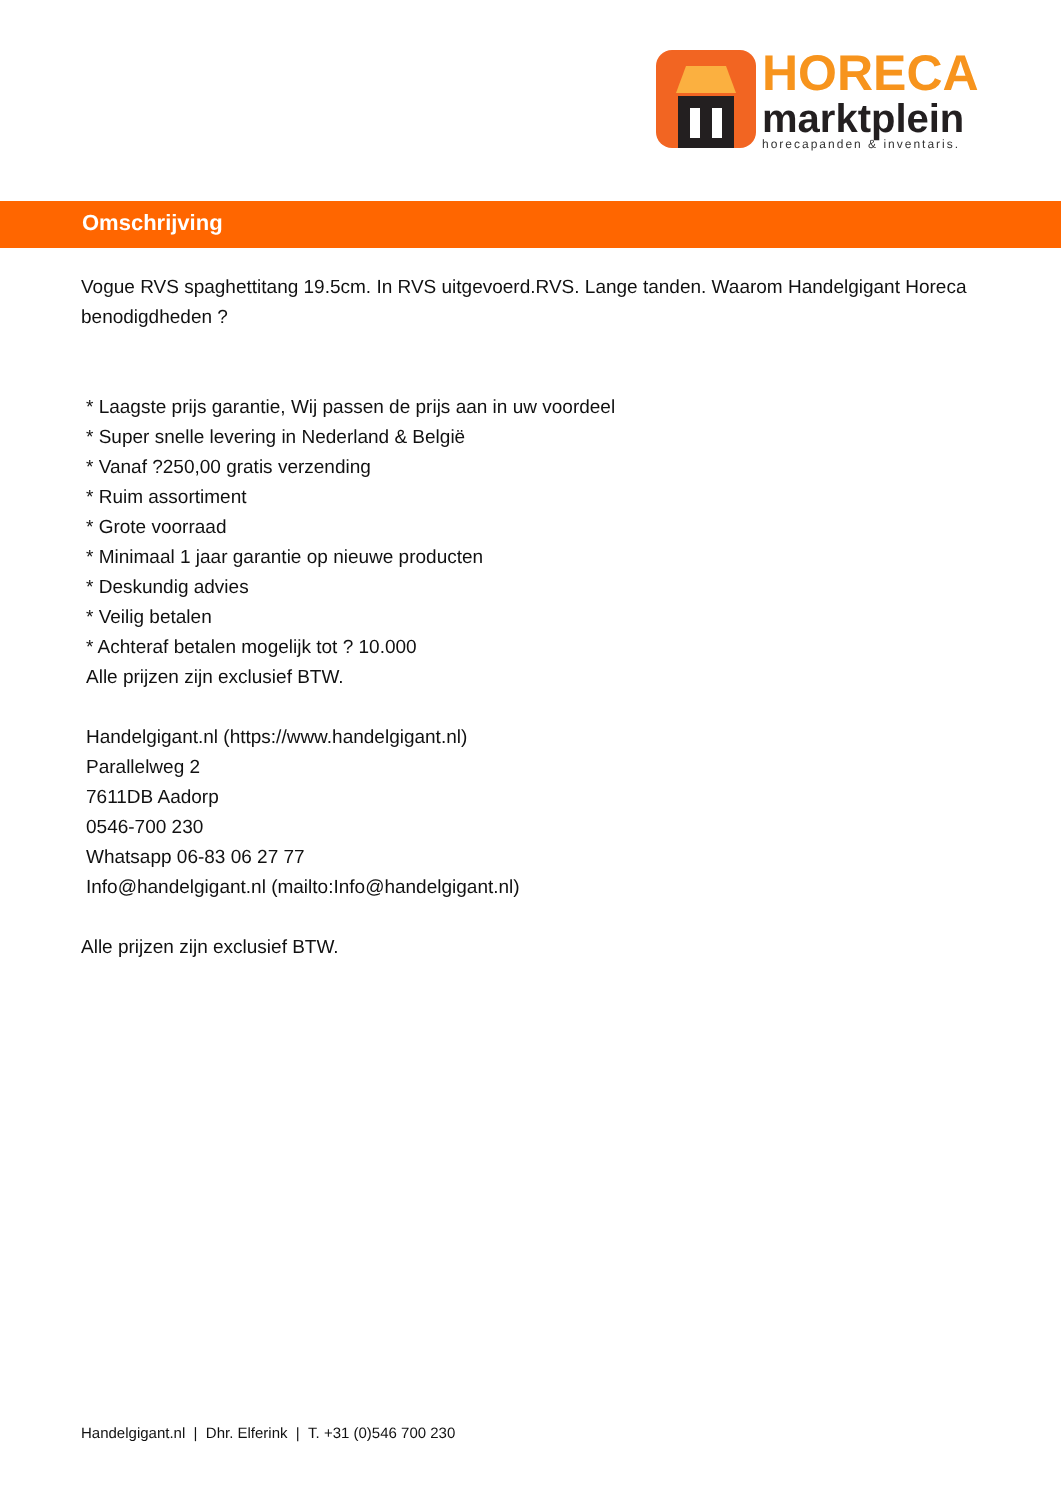HORECA
marktplein
horecapanden & inventaris.
Omschrijving
Vogue RVS spaghettitang 19.5cm. In RVS uitgevoerd.RVS. Lange tanden. Waarom Handelgigant Horeca benodigdheden ?
* Laagste prijs garantie, Wij passen de prijs aan in uw voordeel
* Super snelle levering in Nederland & België
* Vanaf ?250,00 gratis verzending
* Ruim assortiment
* Grote voorraad
* Minimaal 1 jaar garantie op nieuwe producten
* Deskundig advies
* Veilig betalen
* Achteraf betalen mogelijk tot ? 10.000
Alle prijzen zijn exclusief BTW.
Handelgigant.nl (https://www.handelgigant.nl)
Parallelweg 2
7611DB Aadorp
0546-700 230
Whatsapp 06-83 06 27 77
Info@handelgigant.nl (mailto:Info@handelgigant.nl)
Alle prijzen zijn exclusief BTW.
Handelgigant.nl | Dhr. Elferink | T. +31 (0)546 700 230